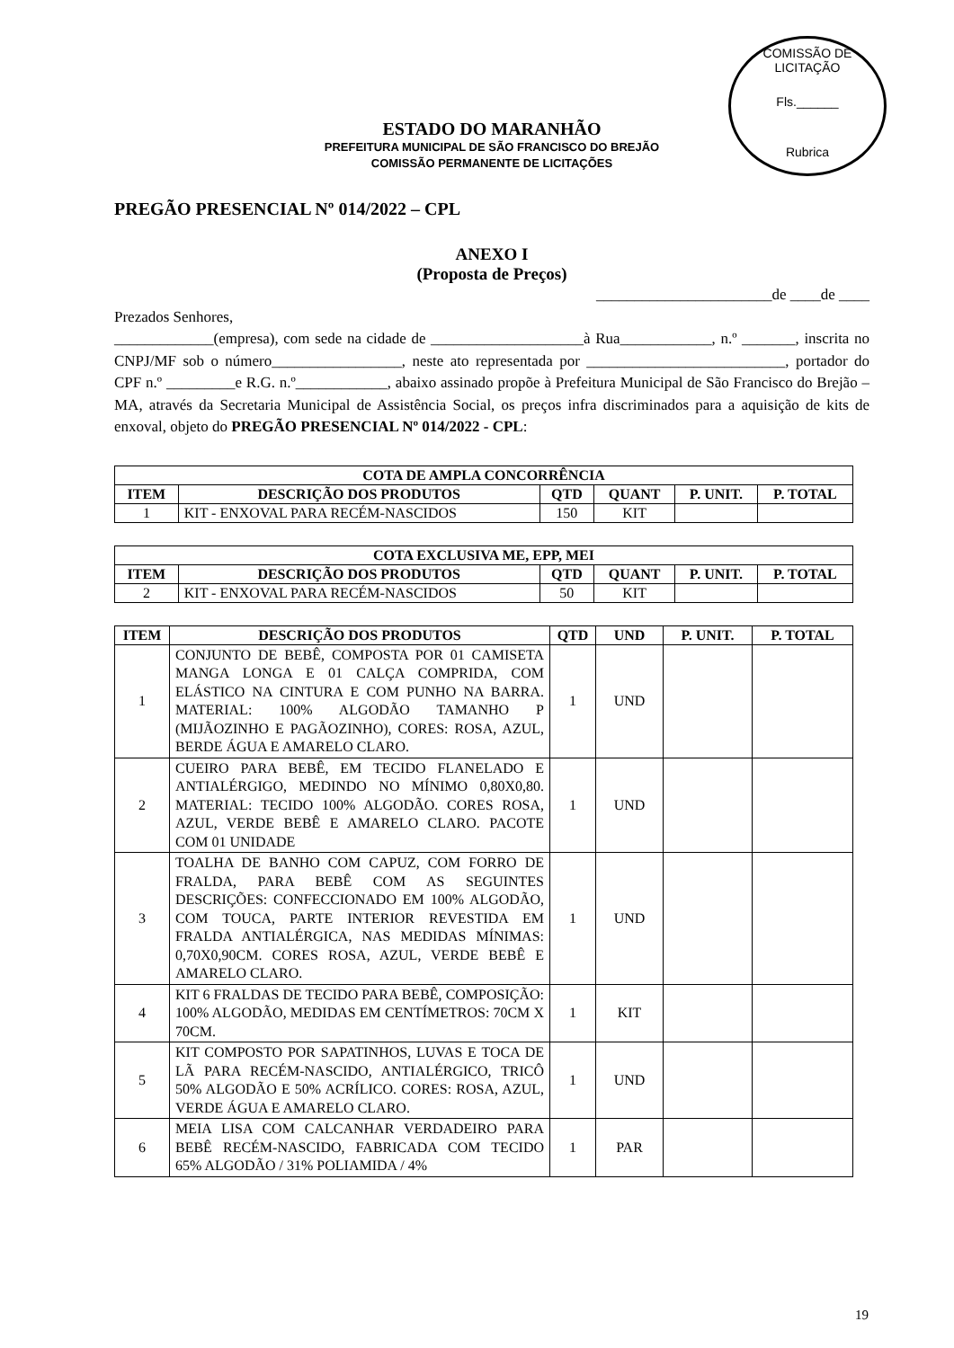COMISSÃO DE LICITAÇÃO
Fls.______
Rubrica
ESTADO DO MARANHÃO
PREFEITURA MUNICIPAL DE SÃO FRANCISCO DO BREJÃO
COMISSÃO PERMANENTE DE LICITAÇÕES
PREGÃO PRESENCIAL Nº 014/2022 – CPL
ANEXO I
(Proposta de Preços)
_______________________de ____de ____
Prezados Senhores,
_____________(empresa), com sede na cidade de ____________________à Rua____________, n.º _______, inscrita no CNPJ/MF sob o número_________________, neste ato representada por __________________________, portador do CPF n.º _________e R.G. n.º____________, abaixo assinado propõe à Prefeitura Municipal de São Francisco do Brejão – MA, através da Secretaria Municipal de Assistência Social, os preços infra discriminados para a aquisição de kits de enxoval, objeto do PREGÃO PRESENCIAL Nº 014/2022 - CPL:
| COTA DE AMPLA CONCORRÊNCIA | | | | | |
| --- | --- | --- | --- | --- | --- |
| ITEM | DESCRIÇÃO DOS PRODUTOS | QTD | QUANT | P. UNIT. | P. TOTAL |
| 1 | KIT - ENXOVAL PARA RECÉM-NASCIDOS | 150 | KIT | | |
| COTA EXCLUSIVA ME, EPP, MEI | | | | | |
| --- | --- | --- | --- | --- | --- |
| ITEM | DESCRIÇÃO DOS PRODUTOS | QTD | QUANT | P. UNIT. | P. TOTAL |
| 2 | KIT - ENXOVAL PARA RECÉM-NASCIDOS | 50 | KIT | | |
| ITEM | DESCRIÇÃO DOS PRODUTOS | QTD | UND | P. UNIT. | P. TOTAL |
| --- | --- | --- | --- | --- | --- |
| 1 | CONJUNTO DE BEBÊ, COMPOSTA POR 01 CAMISETA MANGA LONGA E 01 CALÇA COMPRIDA, COM ELÁSTICO NA CINTURA E COM PUNHO NA BARRA. MATERIAL: 100% ALGODÃO TAMANHO P (MIJÃOZINHO E PAGÃOZINHO), CORES: ROSA, AZUL, BERDE ÁGUA E AMARELO CLARO. | 1 | UND | | |
| 2 | CUEIRO PARA BEBÊ, EM TECIDO FLANELADO E ANTIALÉRGIGO, MEDINDO NO MÍNIMO 0,80X0,80. MATERIAL: TECIDO 100% ALGODÃO. CORES ROSA, AZUL, VERDE BEBÊ E AMARELO CLARO. PACOTE COM 01 UNIDADE | 1 | UND | | |
| 3 | TOALHA DE BANHO COM CAPUZ, COM FORRO DE FRALDA, PARA BEBÊ COM AS SEGUINTES DESCRIÇÕES: CONFECCIONADO EM 100% ALGODÃO, COM TOUCA, PARTE INTERIOR REVESTIDA EM FRALDA ANTIALÉRGICA, NAS MEDIDAS MÍNIMAS: 0,70X0,90CM. CORES ROSA, AZUL, VERDE BEBÊ E AMARELO CLARO. | 1 | UND | | |
| 4 | KIT 6 FRALDAS DE TECIDO PARA BEBÊ, COMPOSIÇÃO: 100% ALGODÃO, MEDIDAS EM CENTÍMETROS: 70CM X 70CM. | 1 | KIT | | |
| 5 | KIT COMPOSTO POR SAPATINHOS, LUVAS E TOCA DE LÃ PARA RECÉM-NASCIDO, ANTIALÉRGICO, TRICÔ 50% ALGODÃO E 50% ACRÍLICO. CORES: ROSA, AZUL, VERDE ÁGUA E AMARELO CLARO. | 1 | UND | | |
| 6 | MEIA LISA COM CALCANHAR VERDADEIRO PARA BEBÊ RECÉM-NASCIDO, FABRICADA COM TECIDO 65% ALGODÃO / 31% POLIAMIDA / 4% | 1 | PAR | | |
19